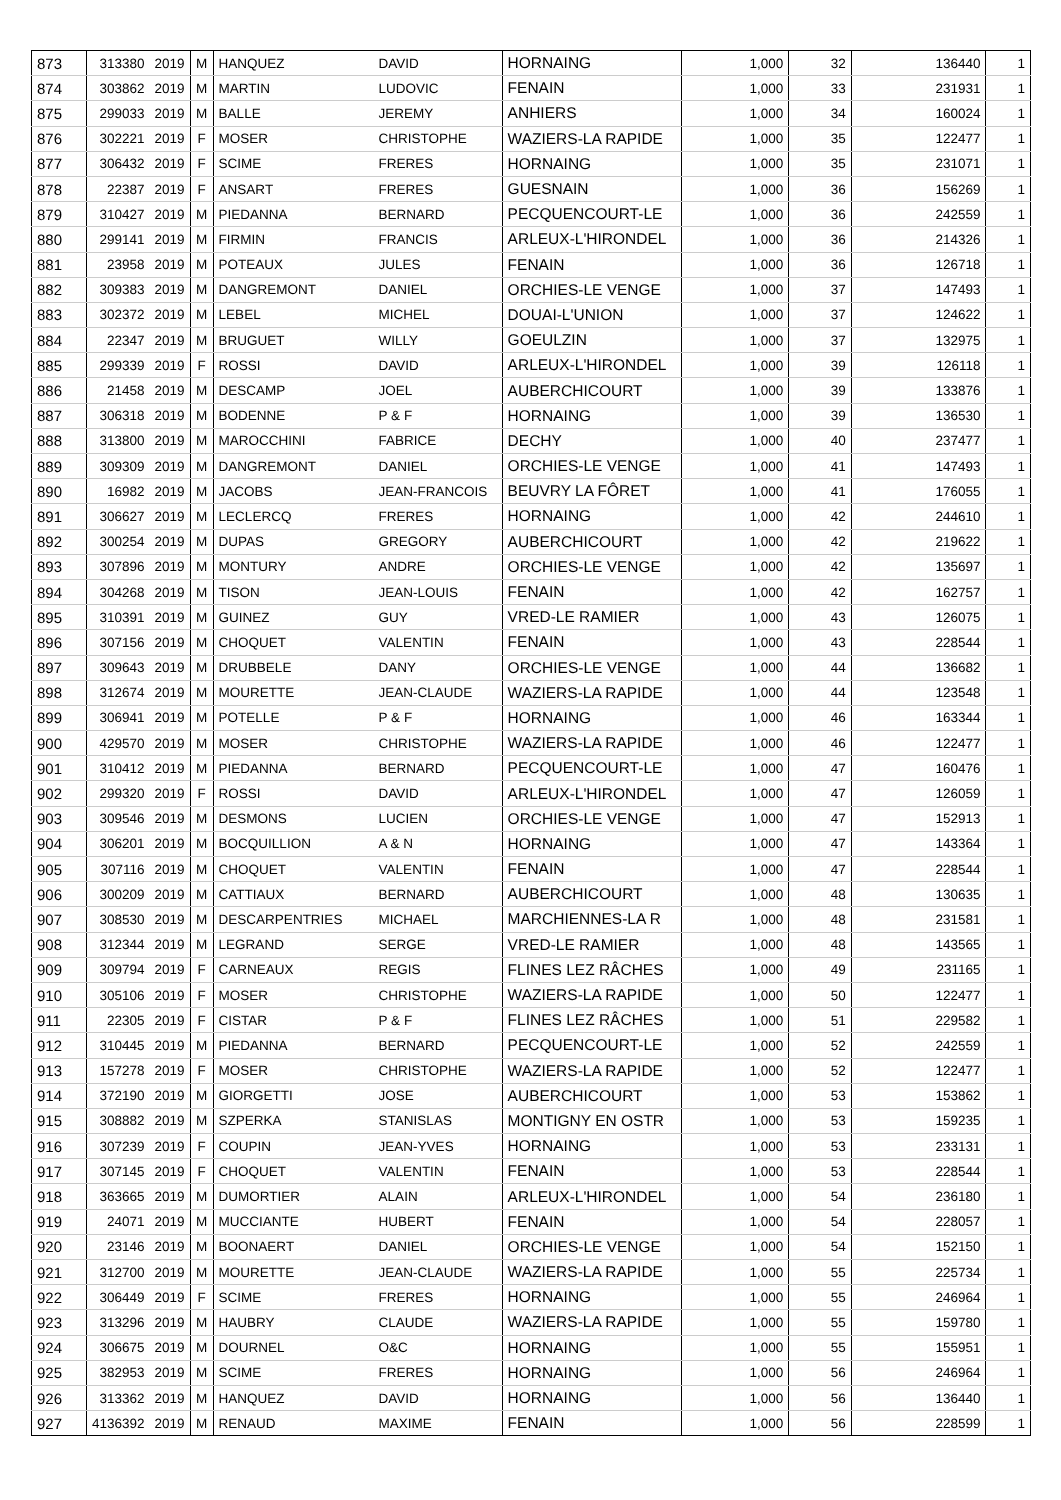| 873 | 313380 | 2019 | M | HANQUEZ | DAVID | HORNAING | 1,000 | 32 | 136440 | 1 |
| 874 | 303862 | 2019 | M | MARTIN | LUDOVIC | FENAIN | 1,000 | 33 | 231931 | 1 |
| 875 | 299033 | 2019 | M | BALLE | JEREMY | ANHIERS | 1,000 | 34 | 160024 | 1 |
| 876 | 302221 | 2019 | F | MOSER | CHRISTOPHE | WAZIERS-LA RAPIDE | 1,000 | 35 | 122477 | 1 |
| 877 | 306432 | 2019 | F | SCIME | FRERES | HORNAING | 1,000 | 35 | 231071 | 1 |
| 878 | 22387 | 2019 | F | ANSART | FRERES | GUESNAIN | 1,000 | 36 | 156269 | 1 |
| 879 | 310427 | 2019 | M | PIEDANNA | BERNARD | PECQUENCOURT-LE | 1,000 | 36 | 242559 | 1 |
| 880 | 299141 | 2019 | M | FIRMIN | FRANCIS | ARLEUX-L'HIRONDEL | 1,000 | 36 | 214326 | 1 |
| 881 | 23958 | 2019 | M | POTEAUX | JULES | FENAIN | 1,000 | 36 | 126718 | 1 |
| 882 | 309383 | 2019 | M | DANGREMONT | DANIEL | ORCHIES-LE VENGE | 1,000 | 37 | 147493 | 1 |
| 883 | 302372 | 2019 | M | LEBEL | MICHEL | DOUAI-L'UNION | 1,000 | 37 | 124622 | 1 |
| 884 | 22347 | 2019 | M | BRUGUET | WILLY | GOEULZIN | 1,000 | 37 | 132975 | 1 |
| 885 | 299339 | 2019 | F | ROSSI | DAVID | ARLEUX-L'HIRONDEL | 1,000 | 39 | 126118 | 1 |
| 886 | 21458 | 2019 | M | DESCAMP | JOEL | AUBERCHICOURT | 1,000 | 39 | 133876 | 1 |
| 887 | 306318 | 2019 | M | BODENNE | P & F | HORNAING | 1,000 | 39 | 136530 | 1 |
| 888 | 313800 | 2019 | M | MAROCCHINI | FABRICE | DECHY | 1,000 | 40 | 237477 | 1 |
| 889 | 309309 | 2019 | M | DANGREMONT | DANIEL | ORCHIES-LE VENGE | 1,000 | 41 | 147493 | 1 |
| 890 | 16982 | 2019 | M | JACOBS | JEAN-FRANCOIS | BEUVRY LA FÔRET | 1,000 | 41 | 176055 | 1 |
| 891 | 306627 | 2019 | M | LECLERCQ | FRERES | HORNAING | 1,000 | 42 | 244610 | 1 |
| 892 | 300254 | 2019 | M | DUPAS | GREGORY | AUBERCHICOURT | 1,000 | 42 | 219622 | 1 |
| 893 | 307896 | 2019 | M | MONTURY | ANDRE | ORCHIES-LE VENGE | 1,000 | 42 | 135697 | 1 |
| 894 | 304268 | 2019 | M | TISON | JEAN-LOUIS | FENAIN | 1,000 | 42 | 162757 | 1 |
| 895 | 310391 | 2019 | M | GUINEZ | GUY | VRED-LE RAMIER | 1,000 | 43 | 126075 | 1 |
| 896 | 307156 | 2019 | M | CHOQUET | VALENTIN | FENAIN | 1,000 | 43 | 228544 | 1 |
| 897 | 309643 | 2019 | M | DRUBBELE | DANY | ORCHIES-LE VENGE | 1,000 | 44 | 136682 | 1 |
| 898 | 312674 | 2019 | M | MOURETTE | JEAN-CLAUDE | WAZIERS-LA RAPIDE | 1,000 | 44 | 123548 | 1 |
| 899 | 306941 | 2019 | M | POTELLE | P & F | HORNAING | 1,000 | 46 | 163344 | 1 |
| 900 | 429570 | 2019 | M | MOSER | CHRISTOPHE | WAZIERS-LA RAPIDE | 1,000 | 46 | 122477 | 1 |
| 901 | 310412 | 2019 | M | PIEDANNA | BERNARD | PECQUENCOURT-LE | 1,000 | 47 | 160476 | 1 |
| 902 | 299320 | 2019 | F | ROSSI | DAVID | ARLEUX-L'HIRONDEL | 1,000 | 47 | 126059 | 1 |
| 903 | 309546 | 2019 | M | DESMONS | LUCIEN | ORCHIES-LE VENGE | 1,000 | 47 | 152913 | 1 |
| 904 | 306201 | 2019 | M | BOCQUILLION | A & N | HORNAING | 1,000 | 47 | 143364 | 1 |
| 905 | 307116 | 2019 | M | CHOQUET | VALENTIN | FENAIN | 1,000 | 47 | 228544 | 1 |
| 906 | 300209 | 2019 | M | CATTIAUX | BERNARD | AUBERCHICOURT | 1,000 | 48 | 130635 | 1 |
| 907 | 308530 | 2019 | M | DESCARPENTRIES | MICHAEL | MARCHIENNES-LA R | 1,000 | 48 | 231581 | 1 |
| 908 | 312344 | 2019 | M | LEGRAND | SERGE | VRED-LE RAMIER | 1,000 | 48 | 143565 | 1 |
| 909 | 309794 | 2019 | F | CARNEAUX | REGIS | FLINES LEZ RÂCHES | 1,000 | 49 | 231165 | 1 |
| 910 | 305106 | 2019 | F | MOSER | CHRISTOPHE | WAZIERS-LA RAPIDE | 1,000 | 50 | 122477 | 1 |
| 911 | 22305 | 2019 | F | CISTAR | P & F | FLINES LEZ RÂCHES | 1,000 | 51 | 229582 | 1 |
| 912 | 310445 | 2019 | M | PIEDANNA | BERNARD | PECQUENCOURT-LE | 1,000 | 52 | 242559 | 1 |
| 913 | 157278 | 2019 | F | MOSER | CHRISTOPHE | WAZIERS-LA RAPIDE | 1,000 | 52 | 122477 | 1 |
| 914 | 372190 | 2019 | M | GIORGETTI | JOSE | AUBERCHICOURT | 1,000 | 53 | 153862 | 1 |
| 915 | 308882 | 2019 | M | SZPERKA | STANISLAS | MONTIGNY EN OSTR | 1,000 | 53 | 159235 | 1 |
| 916 | 307239 | 2019 | F | COUPIN | JEAN-YVES | HORNAING | 1,000 | 53 | 233131 | 1 |
| 917 | 307145 | 2019 | F | CHOQUET | VALENTIN | FENAIN | 1,000 | 53 | 228544 | 1 |
| 918 | 363665 | 2019 | M | DUMORTIER | ALAIN | ARLEUX-L'HIRONDEL | 1,000 | 54 | 236180 | 1 |
| 919 | 24071 | 2019 | M | MUCCIANTE | HUBERT | FENAIN | 1,000 | 54 | 228057 | 1 |
| 920 | 23146 | 2019 | M | BOONAERT | DANIEL | ORCHIES-LE VENGE | 1,000 | 54 | 152150 | 1 |
| 921 | 312700 | 2019 | M | MOURETTE | JEAN-CLAUDE | WAZIERS-LA RAPIDE | 1,000 | 55 | 225734 | 1 |
| 922 | 306449 | 2019 | F | SCIME | FRERES | HORNAING | 1,000 | 55 | 246964 | 1 |
| 923 | 313296 | 2019 | M | HAUBRY | CLAUDE | WAZIERS-LA RAPIDE | 1,000 | 55 | 159780 | 1 |
| 924 | 306675 | 2019 | M | DOURNEL | O&C | HORNAING | 1,000 | 55 | 155951 | 1 |
| 925 | 382953 | 2019 | M | SCIME | FRERES | HORNAING | 1,000 | 56 | 246964 | 1 |
| 926 | 313362 | 2019 | M | HANQUEZ | DAVID | HORNAING | 1,000 | 56 | 136440 | 1 |
| 927 | 4136392 | 2019 | M | RENAUD | MAXIME | FENAIN | 1,000 | 56 | 228599 | 1 |